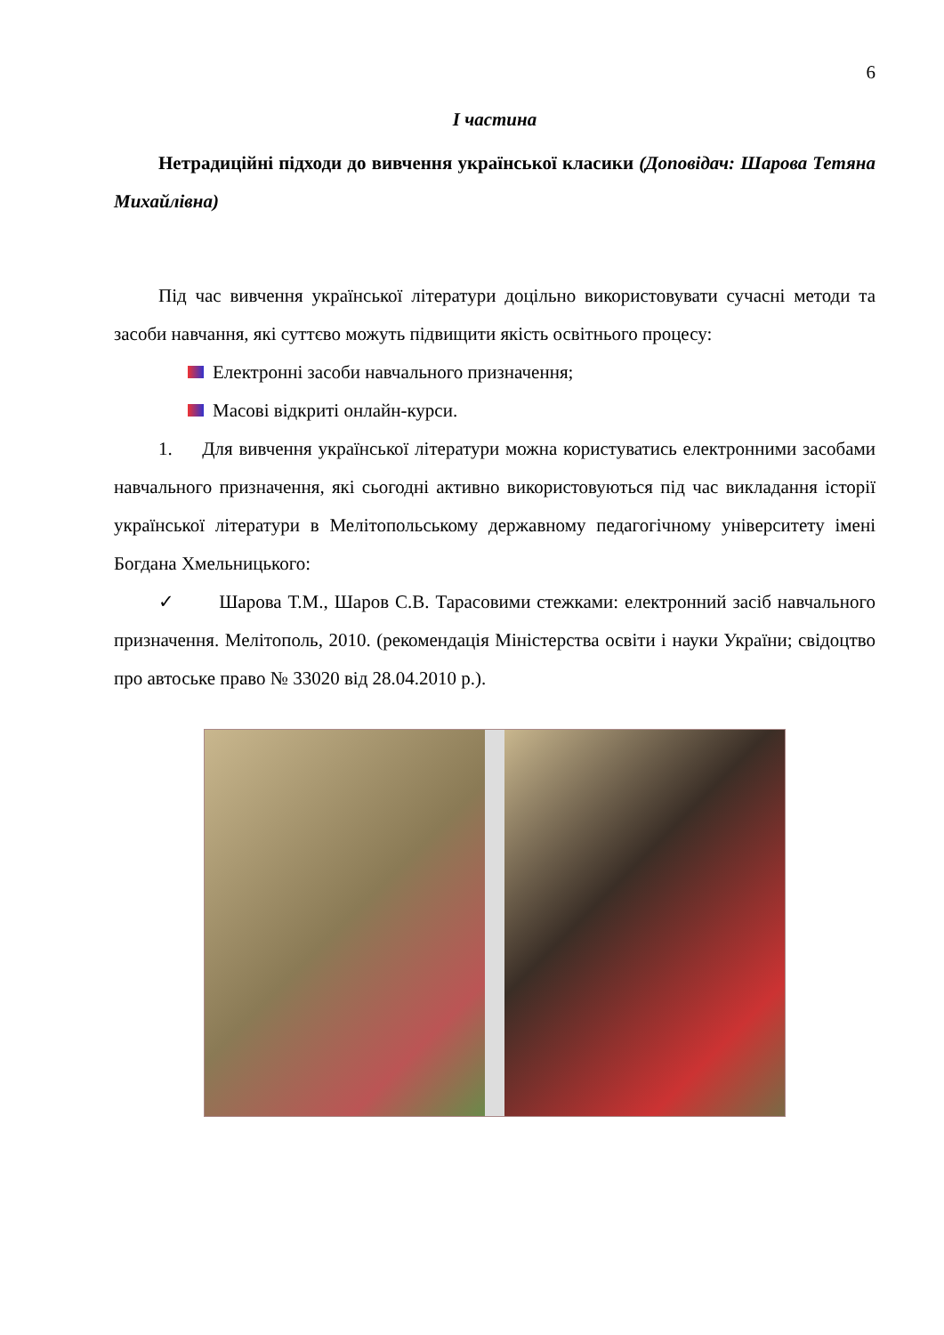6
І частина
Нетрадиційні підходи до вивчення української класики (Доповідач: Шарова Тетяна Михайлівна)
Під час вивчення української літератури доцільно використовувати сучасні методи та засоби навчання, які суттєво можуть підвищити якість освітнього процесу:
Електронні засоби навчального призначення;
Масові відкриті онлайн-курси.
1. Для вивчення української літератури можна користуватись електронними засобами навчального призначення, які сьогодні активно використовуються під час викладання історії української літератури в Мелітопольському державному педагогічному університету імені Богдана Хмельницького:
✓ Шарова Т.М., Шаров С.В. Тарасовими стежками: електронний засіб навчального призначення. Мелітополь, 2010. (рекомендація Міністерства освіти і науки України; свідоцтво про автоське право № 33020 від 28.04.2010 р.).